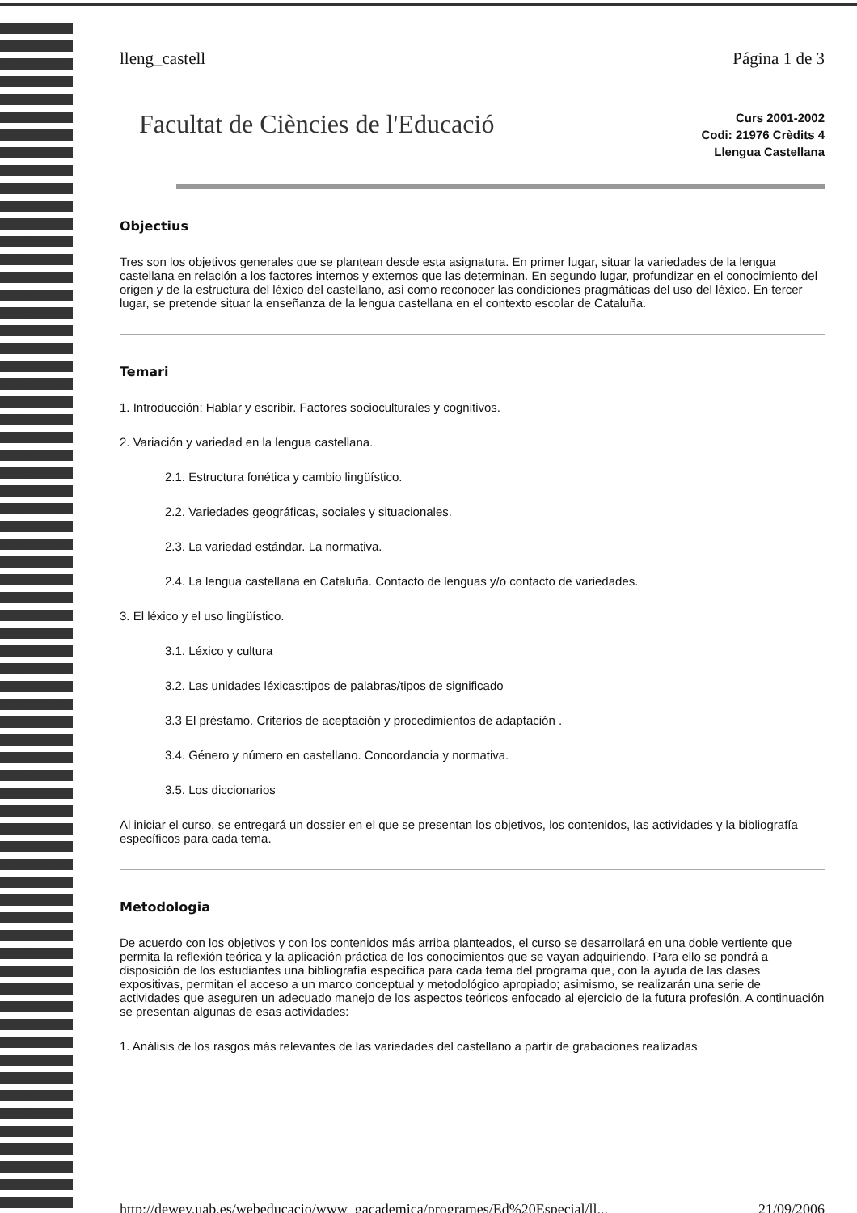lleng_castell Página 1 de 3
Facultat de Ciències de l'Educació
Curs 2001-2002
Codi: 21976 Crèdits 4
Llengua Castellana
Objectius
Tres son los objetivos generales que se plantean desde esta asignatura. En primer lugar, situar la variedades de la lengua castellana en relación a los factores internos y externos que las determinan. En segundo lugar, profundizar en el conocimiento del origen y de la estructura del léxico del castellano, así como reconocer las condiciones pragmáticas del uso del léxico. En tercer lugar, se pretende situar la enseñanza de la lengua castellana en el contexto escolar de Cataluña.
Temari
1. Introducción: Hablar y escribir. Factores socioculturales y cognitivos.
2. Variación y variedad en la lengua castellana.
2.1. Estructura fonética y cambio lingüístico.
2.2. Variedades geográficas, sociales y situacionales.
2.3. La variedad estándar. La normativa.
2.4. La lengua castellana en Cataluña. Contacto de lenguas y/o contacto de variedades.
3. El léxico y el uso lingüístico.
3.1. Léxico y cultura
3.2. Las unidades léxicas:tipos de palabras/tipos de significado
3.3 El préstamo. Criterios de aceptación y procedimientos de adaptación .
3.4. Género y número en castellano. Concordancia y normativa.
3.5. Los diccionarios
Al iniciar el curso, se entregará un dossier en el que se presentan los objetivos, los contenidos, las actividades y la bibliografía específicos para cada tema.
Metodologia
De acuerdo con los objetivos y con los contenidos más arriba planteados, el curso se desarrollará en una doble vertiente que permita la reflexión teórica y la aplicación práctica de los conocimientos que se vayan adquiriendo. Para ello se pondrá a disposición de los estudiantes una bibliografía específica para cada tema del programa que, con la ayuda de las clases expositivas, permitan el acceso a un marco conceptual y metodológico apropiado; asimismo, se realizarán una serie de actividades que aseguren un adecuado manejo de los aspectos teóricos enfocado al ejercicio de la futura profesión. A continuación se presentan algunas de esas actividades:
1. Análisis de los rasgos más relevantes de las variedades del castellano a partir de grabaciones realizadas
http://dewey.uab.es/webeducacio/www_gacademica/programes/Ed%20Especial/ll... 21/09/2006